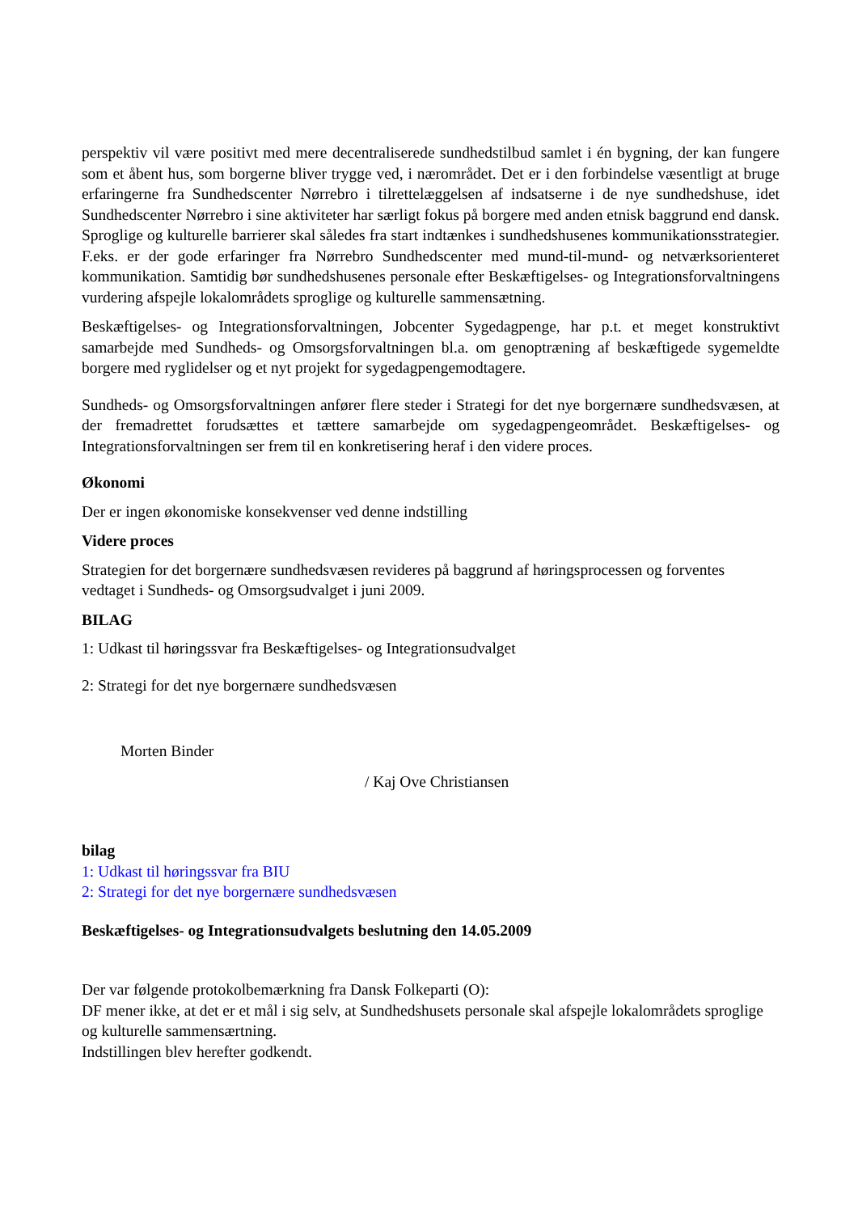perspektiv vil være positivt med mere decentraliserede sundhedstilbud samlet i én bygning, der kan fungere som et åbent hus, som borgerne bliver trygge ved, i nærområdet. Det er i den forbindelse væsentligt at bruge erfaringerne fra Sundhedscenter Nørrebro i tilrettelæggelsen af indsatserne i de nye sundhedshuse, idet Sundhedscenter Nørrebro i sine aktiviteter har særligt fokus på borgere med anden etnisk baggrund end dansk. Sproglige og kulturelle barrierer skal således fra start indtænkes i sundhedshusenes kommunikationsstrategier. F.eks. er der gode erfaringer fra Nørrebro Sundhedscenter med mund-til-mund- og netværksorienteret kommunikation. Samtidig bør sundhedshusenes personale efter Beskæftigelses- og Integrationsforvaltningens vurdering afspejle lokalområdets sproglige og kulturelle sammensætning.
Beskæftigelses- og Integrationsforvaltningen, Jobcenter Sygedagpenge, har p.t. et meget konstruktivt samarbejde med Sundheds- og Omsorgsforvaltningen bl.a. om genoptræning af beskæftigede sygemeldte borgere med ryglidelser og et nyt projekt for sygedagpengemodtagere.
Sundheds- og Omsorgsforvaltningen anfører flere steder i Strategi for det nye borgernære sundhedsvæsen, at der fremadrettet forudsættes et tættere samarbejde om sygedagpengeområdet. Beskæftigelses- og Integrationsforvaltningen ser frem til en konkretisering heraf i den videre proces.
Økonomi
Der er ingen økonomiske konsekvenser ved denne indstilling
Videre proces
Strategien for det borgernære sundhedsvæsen revideres på baggrund af høringsprocessen og forventes vedtaget i Sundheds- og Omsorgsudvalget i juni 2009.
BILAG
1: Udkast til høringssvar fra Beskæftigelses- og Integrationsudvalget
2: Strategi for det nye borgernære sundhedsvæsen
Morten Binder
/ Kaj Ove Christiansen
bilag
1: Udkast til høringssvar fra BIU
2: Strategi for det nye borgernære sundhedsvæsen
Beskæftigelses- og Integrationsudvalgets beslutning den 14.05.2009
Der var følgende protokolbemærkning fra Dansk Folkeparti (O):
DF mener ikke, at det er et mål i sig selv, at Sundhedshusets personale skal afspejle lokalområdets sproglige og kulturelle sammensærtning.
Indstillingen blev herefter godkendt.